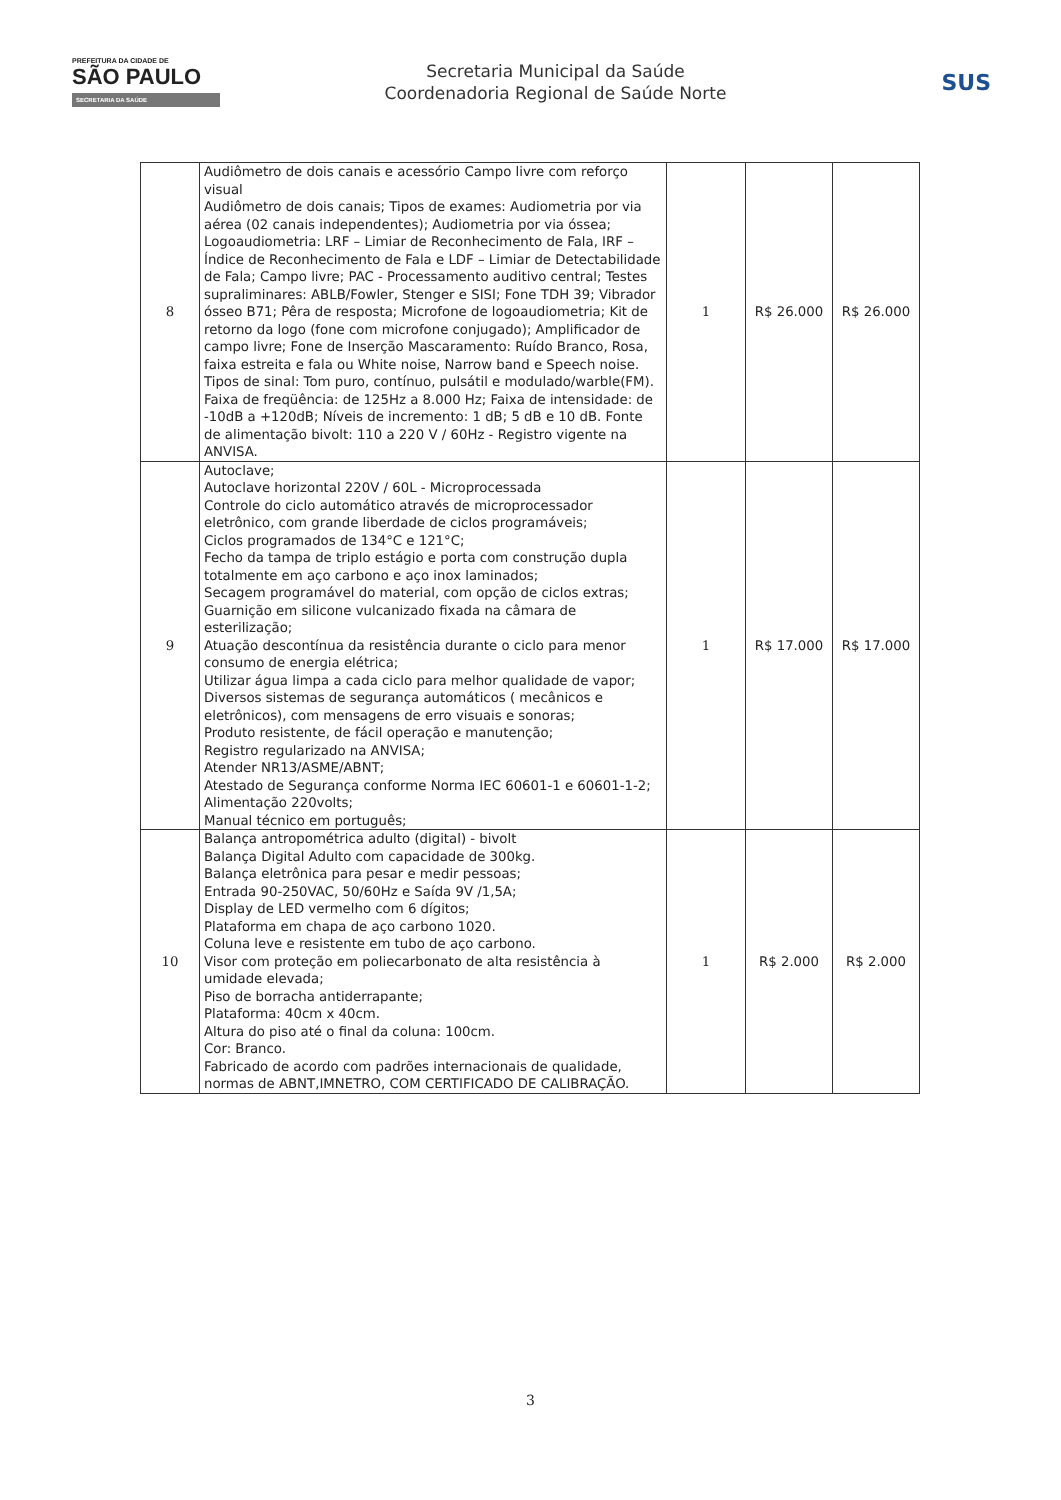PREFEITURA DA CIDADE DE
SÃO PAULO
SECRETARIA DA SAÚDE
Secretaria Municipal da Saúde
Coordenadoria Regional de Saúde Norte
SUS
| 8 | Audiômetro de dois canais e acessório Campo livre com reforço visual Audiômetro de dois canais; Tipos de exames: Audiometria por via aérea (02 canais independentes); Audiometria por via óssea; Logoaudiometria: LRF – Limiar de Reconhecimento de Fala, IRF – Índice de Reconhecimento de Fala e LDF – Limiar de Detectabilidade de Fala; Campo livre; PAC - Processamento auditivo central; Testes supraliminares: ABLB/Fowler, Stenger e SISI; Fone TDH 39; Vibrador ósseo B71; Pêra de resposta; Microfone de logoaudiometria; Kit de retorno da logo (fone com microfone conjugado); Amplificador de campo livre; Fone de Inserção Mascaramento: Ruído Branco, Rosa, faixa estreita e fala ou White noise, Narrow band e Speech noise. Tipos de sinal: Tom puro, contínuo, pulsátil e modulado/warble(FM). Faixa de freqüência: de 125Hz a 8.000 Hz; Faixa de intensidade: de -10dB a +120dB; Níveis de incremento: 1 dB; 5 dB e 10 dB. Fonte de alimentação bivolt: 110 a 220 V / 60Hz - Registro vigente na ANVISA. | 1 | R$ 26.000 | R$ 26.000 |
| 9 | Autoclave; Autoclave horizontal 220V / 60L - Microprocessada Controle do ciclo automático através de microprocessador eletrônico, com grande liberdade de ciclos programáveis; Ciclos programados de 134°C e 121°C; Fecho da tampa de triplo estágio e porta com construção dupla totalmente em aço carbono e aço inox laminados; Secagem programável do material, com opção de ciclos extras; Guarnição em silicone vulcanizado fixada na câmara de esterilização; Atuação descontínua da resistência durante o ciclo para menor consumo de energia elétrica; Utilizar água limpa a cada ciclo para melhor qualidade de vapor; Diversos sistemas de segurança automáticos ( mecânicos e eletrônicos), com mensagens de erro visuais e sonoras; Produto resistente, de fácil operação e manutenção; Registro regularizado na ANVISA; Atender NR13/ASME/ABNT; Atestado de Segurança conforme Norma IEC 60601-1 e 60601-1-2; Alimentação 220volts; Manual técnico em português; | 1 | R$ 17.000 | R$ 17.000 |
| 10 | Balança antropométrica adulto (digital) - bivolt Balança Digital Adulto com capacidade de 300kg. Balança eletrônica para pesar e medir pessoas; Entrada 90-250VAC, 50/60Hz e Saída 9V /1,5A; Display de LED vermelho com 6 dígitos; Plataforma em chapa de aço carbono 1020. Coluna leve e resistente em tubo de aço carbono. Visor com proteção em poliecarbonato de alta resistência à umidade elevada; Piso de borracha antiderrapante; Plataforma: 40cm x 40cm. Altura do piso até o final da coluna: 100cm. Cor: Branco. Fabricado de acordo com padrões internacionais de qualidade, normas de ABNT,IMNETRO, COM CERTIFICADO DE CALIBRAÇÃO. | 1 | R$ 2.000 | R$ 2.000 |
3